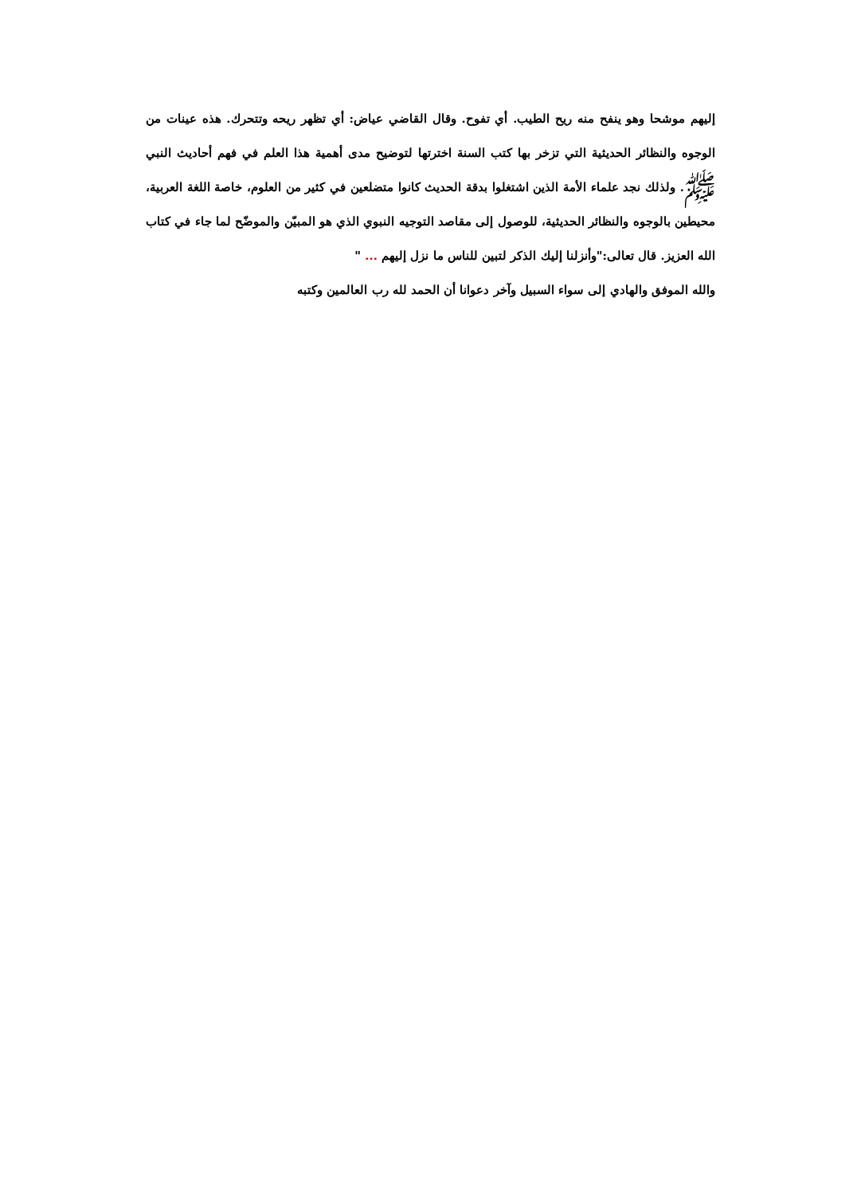إليهم موشحا وهو ينفح منه ريح الطيب. أي تفوح. وقال القاضي عياض: أي تظهر ريحه وتتحرك. هذه عينات من الوجوه والنظائر الحديثية التي تزخر بها كتب السنة اخترتها لتوضيح مدى أهمية هذا العلم في فهم أحاديث النبي ﷺ. ولذلك نجد علماء الأمة الذين اشتغلوا بدقة الحديث كانوا متضلعين في كثير من العلوم، خاصة اللغة العربية، محيطين بالوجوه والنظائر الحديثية، للوصول إلى مقاصد التوجيه النبوي الذي هو المبيّن والموضّح لما جاء في كتاب الله العزيز. قال تعالى:"وأنزلنا إليك الذكر لتبين للناس ما نزل إليهم ... "
والله الموفق والهادي إلى سواء السبيل وآخر دعوانا أن الحمد لله رب العالمين وكتبه